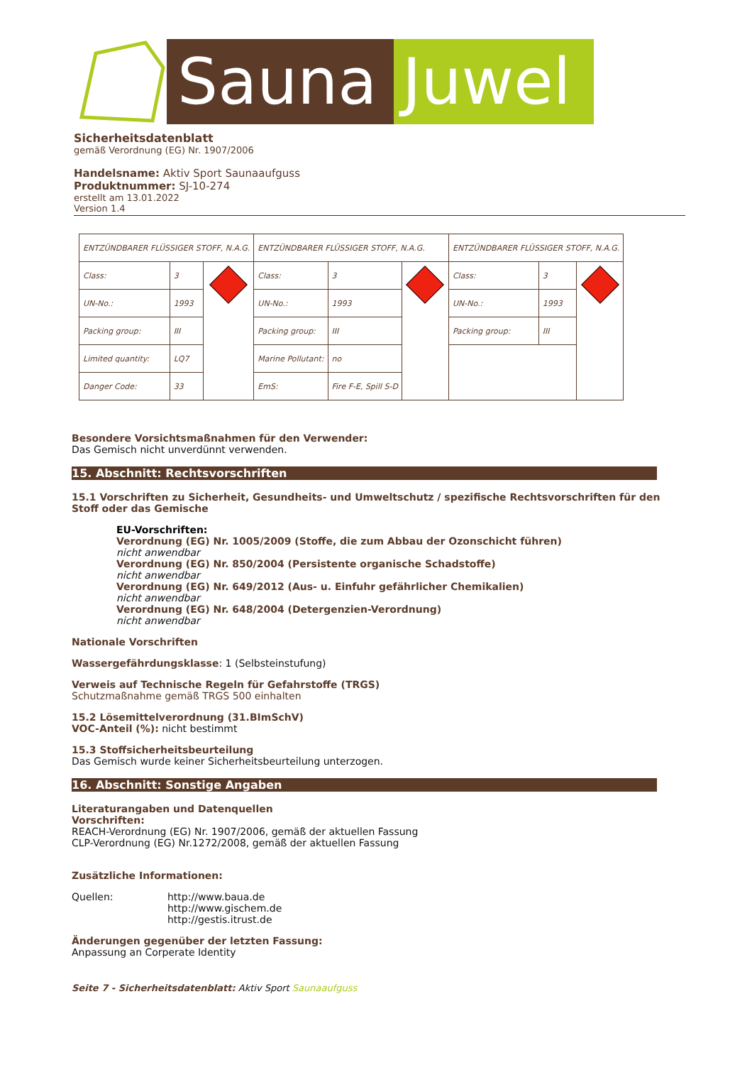Sauna Juwel
Sicherheitsdatenblatt
gemäß Verordnung (EG) Nr. 1907/2006
Handelsname: Aktiv Sport Saunaaufguss
Produktnummer: SJ-10-274
erstellt am 13.01.2022
Version 1.4
| ENTZÜNDBARER FLÜSSIGER STOFF, N.A.G. | | | ENTZÜNDBARER FLÜSSIGER STOFF, N.A.G. | | | ENTZÜNDBARER FLÜSSIGER STOFF, N.A.G. | | |
| Class: | 3 | | Class: | 3 | | Class: | 3 | |
| UN-No.: | 1993 | | UN-No.: | 1993 | | UN-No.: | 1993 | |
| Packing group: | III | | Packing group: | III | | Packing group: | III | |
| Limited quantity: | LQ7 | | Marine Pollutant: | no | | | | |
| Danger Code: | 33 | | EmS: | Fire F-E, Spill S-D | | | | |
Besondere Vorsichtsmaßnahmen für den Verwender:
Das Gemisch nicht unverdünnt verwenden.
15. Abschnitt: Rechtsvorschriften
15.1 Vorschriften zu Sicherheit, Gesundheits- und Umweltschutz / spezifische Rechtsvorschriften für den Stoff oder das Gemische
EU-Vorschriften:
Verordnung (EG) Nr. 1005/2009 (Stoffe, die zum Abbau der Ozonschicht führen)
nicht anwendbar
Verordnung (EG) Nr. 850/2004 (Persistente organische Schadstoffe)
nicht anwendbar
Verordnung (EG) Nr. 649/2012 (Aus- u. Einfuhr gefährlicher Chemikalien)
nicht anwendbar
Verordnung (EG) Nr. 648/2004 (Detergenzien-Verordnung)
nicht anwendbar
Nationale Vorschriften
Wassergefährdungsklasse: 1 (Selbsteinstufung)
Verweis auf Technische Regeln für Gefahrstoffe (TRGS)
Schutzmaßnahme gemäß TRGS 500 einhalten
15.2 Lösemittelverordnung (31.BImSchV)
VOC-Anteil (%): nicht bestimmt
15.3 Stoffsicherheitsbeurteilung
Das Gemisch wurde keiner Sicherheitsbeurteilung unterzogen.
16. Abschnitt: Sonstige Angaben
Literaturangaben und Datenquellen
Vorschriften:
REACH-Verordnung (EG) Nr. 1907/2006, gemäß der aktuellen Fassung
CLP-Verordnung (EG) Nr.1272/2008, gemäß der aktuellen Fassung
Zusätzliche Informationen:
Quellen: http://www.baua.de
http://www.gischem.de
http://gestis.itrust.de
Änderungen gegenüber der letzten Fassung:
Anpassung an Corperate Identity
Seite 7 - Sicherheitsdatenblatt: Aktiv Sport Saunaaufguss